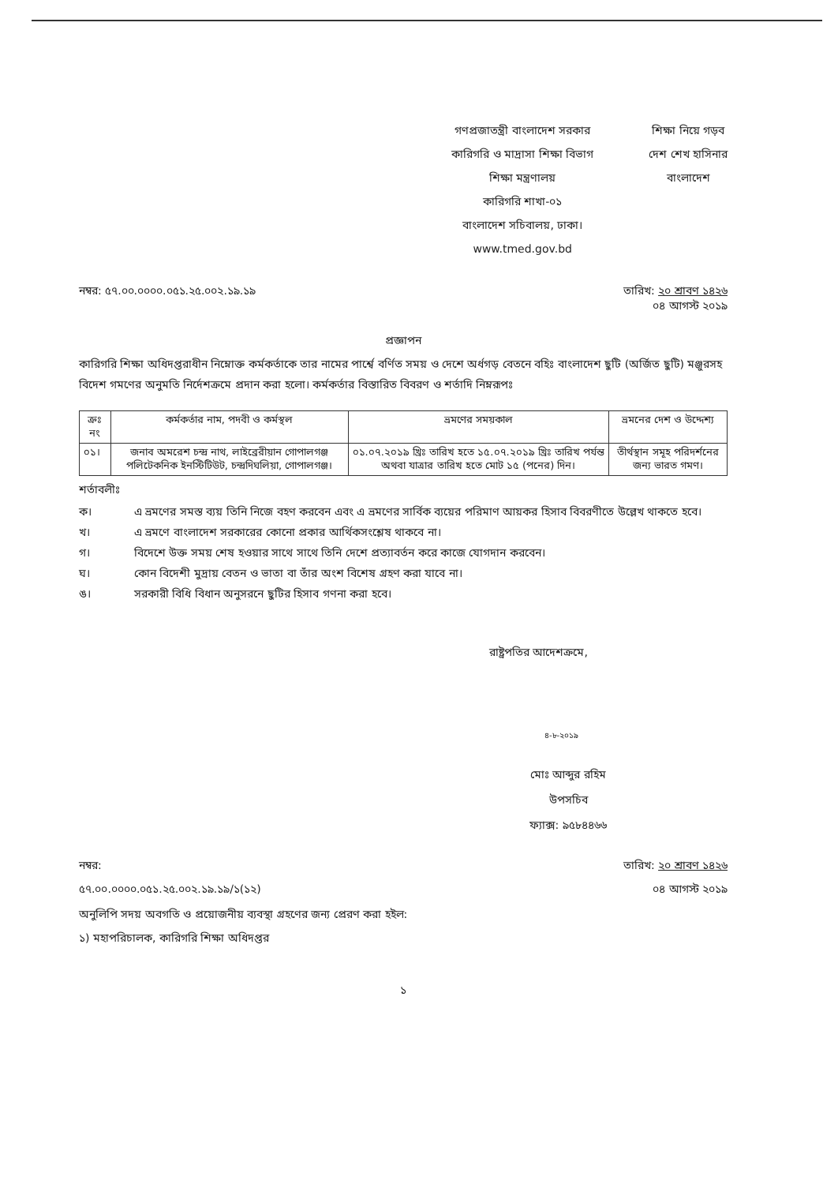গণপ্রজাতন্ত্রী বাংলাদেশ সরকার
কারিগরি ও মাদ্রাসা শিক্ষা বিভাগ
শিক্ষা মন্ত্রণালয়
কারিগরি শাখা-০১
বাংলাদেশ সচিবালয়, ঢাকা।
www.tmed.gov.bd
শিক্ষা নিয়ে গড়ব
দেশ শেখ হাসিনার
বাংলাদেশ
নম্বর: ৫৭.০০.০০০০.০৫১.২৫.০০২.১৯.১৯
তারিখ: ২০ শ্রাবণ ১৪২৬
০৪ আগস্ট ২০১৯
প্রজ্ঞাপন
কারিগরি শিক্ষা অধিদপ্তরাধীন নিম্নোক্ত কর্মকর্তাকে তার নামের পার্শ্বে বর্ণিত সময় ও দেশে অর্ধগড় বেতনে বহিঃ বাংলাদেশ ছুটি (অর্জিত ছুটি) মঞ্জুরসহ বিদেশ গমণের অনুমতি নির্দেশক্রমে প্রদান করা হলো। কর্মকর্তার বিস্তারিত বিবরণ ও শর্তাদি নিম্নরূপঃ
| ক্রঃ নং | কর্মকর্তার নাম, পদবী ও কর্মস্থল | ভ্রমণের সময়কাল | ভ্রমনের দেশ ও উদ্দেশ্য |
| --- | --- | --- | --- |
| ০১। | জনাব অমরেশ চন্দ্র নাথ, লাইব্রেরীয়ান গোপালগঞ্জ পলিটেকনিক ইনস্টিটিউট, চন্দ্রদিঘলিয়া, গোপালগঞ্জ। | ০১.০৭.২০১৯ খ্রিঃ তারিখ হতে ১৫.০৭.২০১৯ খ্রিঃ তারিখ পর্যন্ত অথবা যাত্রার তারিখ হতে মোট ১৫ (পনের) দিন। | তীর্থস্থান সমূহ পরিদর্শনের জন্য ভারত গমণ। |
শর্তাবলীঃ
ক। এ ভ্রমণের সমস্ত ব্যয় তিনি নিজে বহণ করবেন এবং এ ভ্রমণের সার্বিক ব্যয়ের পরিমাণ আয়কর হিসাব বিবরণীতে উল্লেখ থাকতে হবে।
খ। এ ভ্রমণে বাংলাদেশ সরকারের কোনো প্রকার আর্থিকসংশ্লেষ থাকবে না।
গ। বিদেশে উক্ত সময় শেষ হওয়ার সাথে সাথে তিনি দেশে প্রত্যাবর্তন করে কাজে যোগদান করবেন।
ঘ। কোন বিদেশী মুদ্রায় বেতন ও ভাতা বা তাঁর অংশ বিশেষ গ্রহণ করা যাবে না।
ঙ। সরকারী বিধি বিধান অনুসরনে ছুটির হিসাব গণনা করা হবে।
রাষ্ট্রপতির আদেশক্রমে,
৪-৮-২০১৯
মোঃ আব্দুর রহিম
উপসচিব
ফ্যাক্স: ৯৫৮৪৪৬৬
নম্বর:
৫৭.০০.০০০০.০৫১.২৫.০০২.১৯.১৯/১(১২)
তারিখ: ২০ শ্রাবণ ১৪২৬
০৪ আগস্ট ২০১৯
অনুলিপি সদয় অবগতি ও প্রয়োজনীয় ব্যবস্থা গ্রহণের জন্য প্রেরণ করা হইল:
১) মহাপরিচালক, কারিগরি শিক্ষা অধিদপ্তর
১